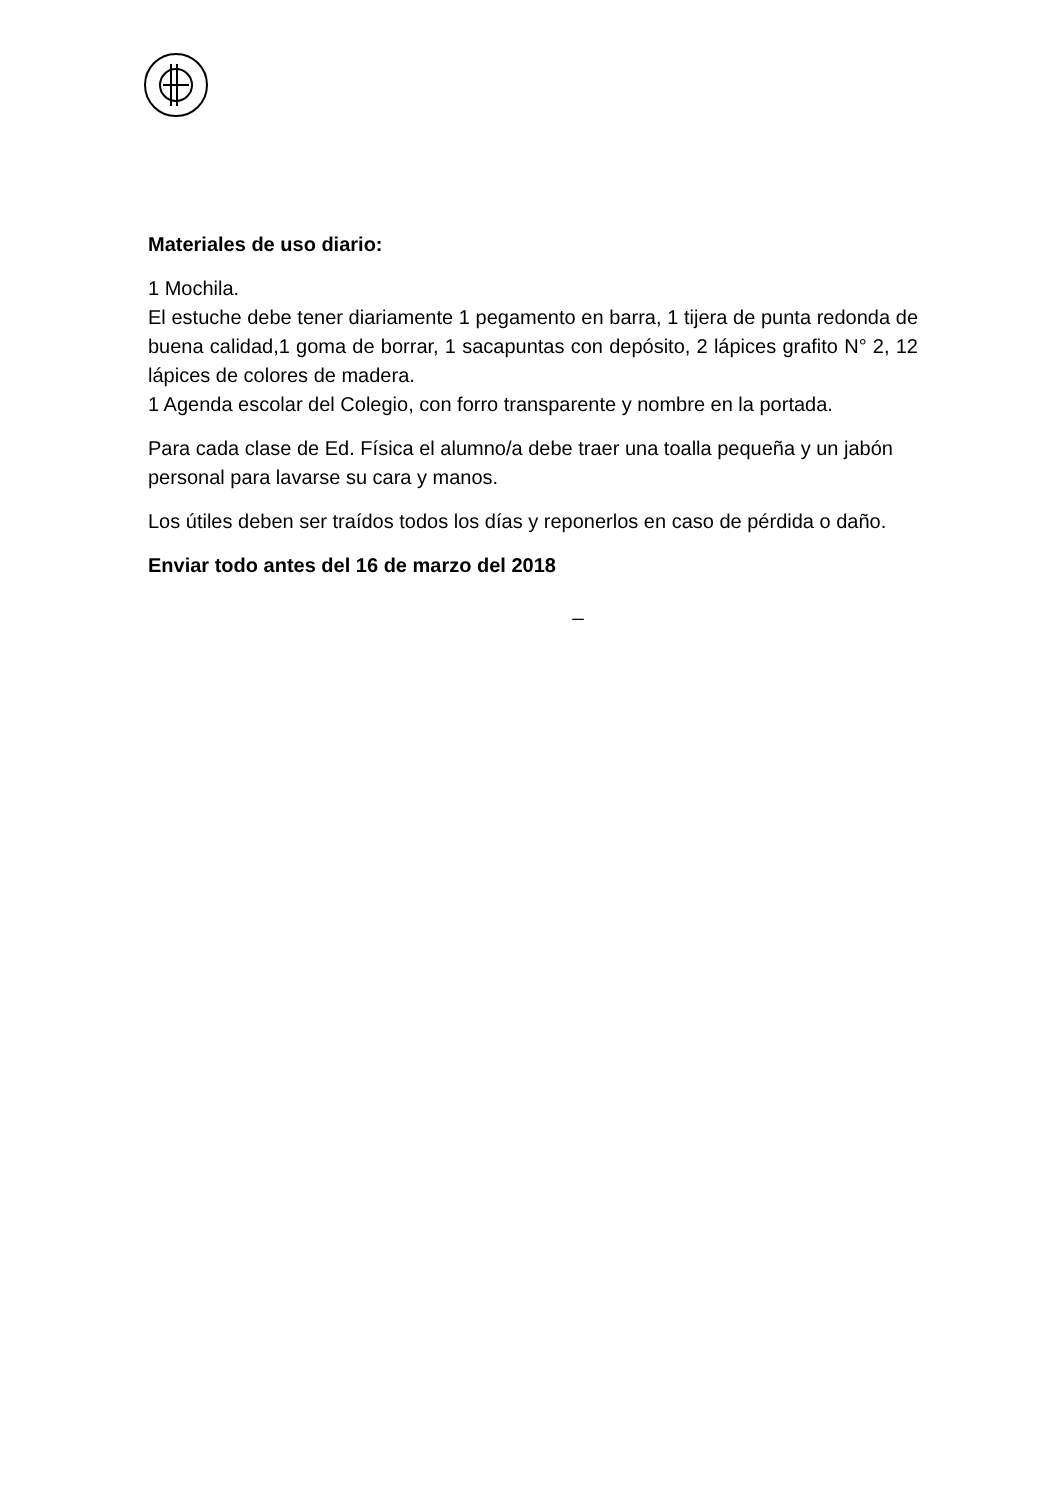Materiales de uso diario:
1 Mochila.
El estuche debe tener diariamente 1 pegamento en barra, 1 tijera de punta redonda de buena calidad,1 goma de borrar, 1 sacapuntas con depósito, 2 lápices grafito N° 2, 12 lápices de colores de madera.
1 Agenda escolar del Colegio, con forro transparente y nombre en la portada.
Para cada clase de Ed. Física el alumno/a debe traer una toalla pequeña y un jabón personal para lavarse su cara y manos.
Los útiles deben ser traídos todos los días y reponerlos en caso de pérdida o daño.
Enviar todo antes del 16 de marzo del 2018
_